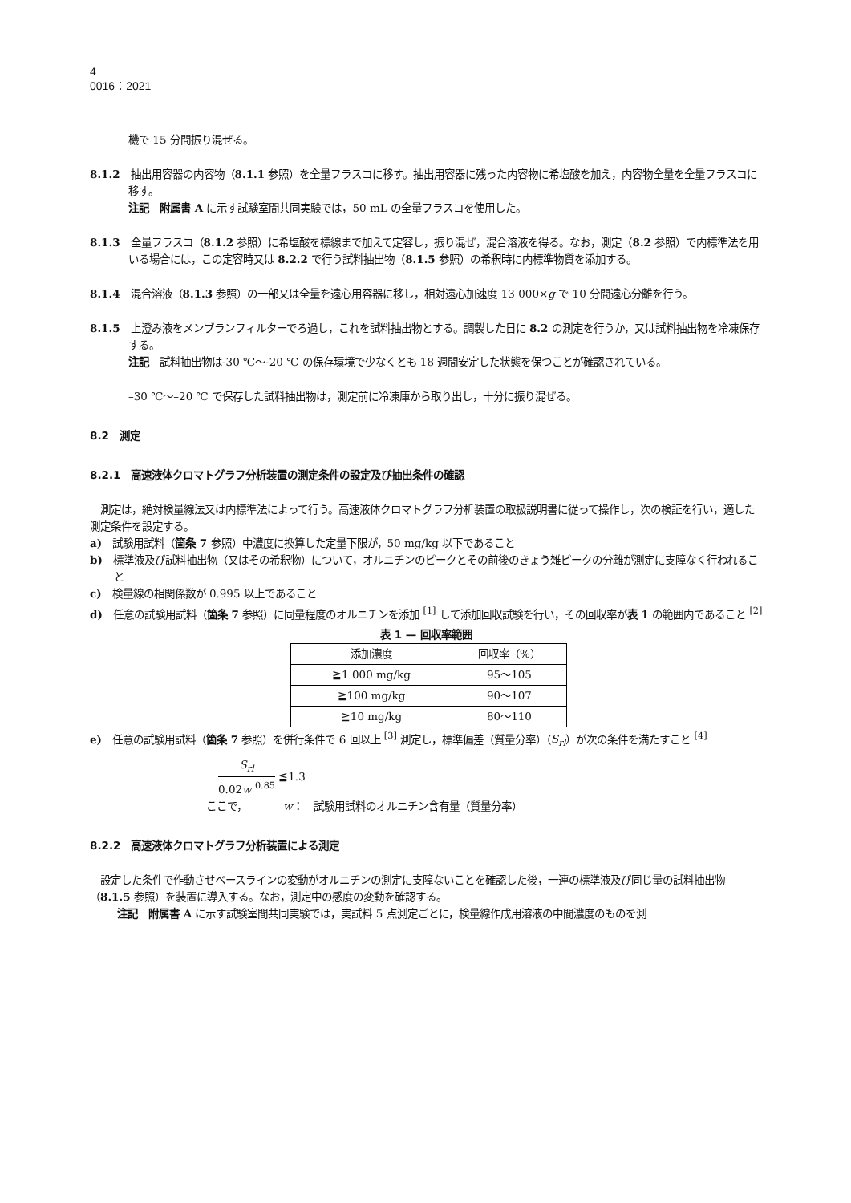4
0016：2021
機で 15 分間振り混ぜる。
8.1.2　抽出用容器の内容物（8.1.1 参照）を全量フラスコに移す。抽出用容器に残った内容物に希塩酸を加え，内容物全量を全量フラスコに移す。
注記　附属書 A に示す試験室間共同実験では，50 mL の全量フラスコを使用した。
8.1.3　全量フラスコ（8.1.2 参照）に希塩酸を標線まで加えて定容し，振り混ぜ，混合溶液を得る。なお，測定（8.2 参照）で内標準法を用いる場合には，この定容時又は 8.2.2 で行う試料抽出物（8.1.5 参照）の希釈時に内標準物質を添加する。
8.1.4　混合溶液（8.1.3 参照）の一部又は全量を遠心用容器に移し，相対遠心加速度 13 000×g で 10 分間遠心分離を行う。
8.1.5　上澄み液をメンブランフィルターでろ過し，これを試料抽出物とする。調製した日に 8.2 の測定を行うか，又は試料抽出物を冷凍保存する。
注記　試料抽出物は-30 ℃～-20 ℃ の保存環境で少なくとも 18 週間安定した状態を保つことが確認されている。
–30 ℃～–20 ℃ で保存した試料抽出物は，測定前に冷凍庫から取り出し，十分に振り混ぜる。
8.2　測定
8.2.1　高速液体クロマトグラフ分析装置の測定条件の設定及び抽出条件の確認
　測定は，絶対検量線法又は内標準法によって行う。高速液体クロマトグラフ分析装置の取扱説明書に従って操作し，次の検証を行い，適した測定条件を設定する。
a)　試験用試料（箇条 7 参照）中濃度に換算した定量下限が，50 mg/kg 以下であること
b)　標準液及び試料抽出物（又はその希釈物）について，オルニチンのピークとその前後のきょう雑ピークの分離が測定に支障なく行われること
c)　検量線の相関係数が 0.995 以上であること
d)　任意の試験用試料（箇条 7 参照）に同量程度のオルニチンを添加 <sup>[1]</sup> して添加回収試験を行い，その回収率が表 1 の範囲内であること <sup>[2]</sup>
表 1 — 回収率範囲
| 添加濃度 | 回収率（%） |
| --- | --- |
| ≧1 000 mg/kg | 95～105 |
| ≧100 mg/kg | 90～107 |
| ≧10 mg/kg | 80～110 |
e)　任意の試験用試料（箇条 7 参照）を併行条件で 6 回以上 <sup>[3]</sup> 測定し，標準偏差（質量分率）（S<sub>rl</sub>）が次の条件を満たすこと <sup>[4]</sup>
S<sub>rl</sub> 0.02w <sup>0.85</sup> ≦1.3
ここで，　　　　w：　試験用試料のオルニチン含有量（質量分率）
8.2.2　高速液体クロマトグラフ分析装置による測定
　設定した条件で作動させベースラインの変動がオルニチンの測定に支障ないことを確認した後，一連の標準液及び同じ量の試料抽出物（8.1.5 参照）を装置に導入する。なお，測定中の感度の変動を確認する。
注記　附属書 A に示す試験室間共同実験では，実試料 5 点測定ごとに，検量線作成用溶液の中間濃度のものを測